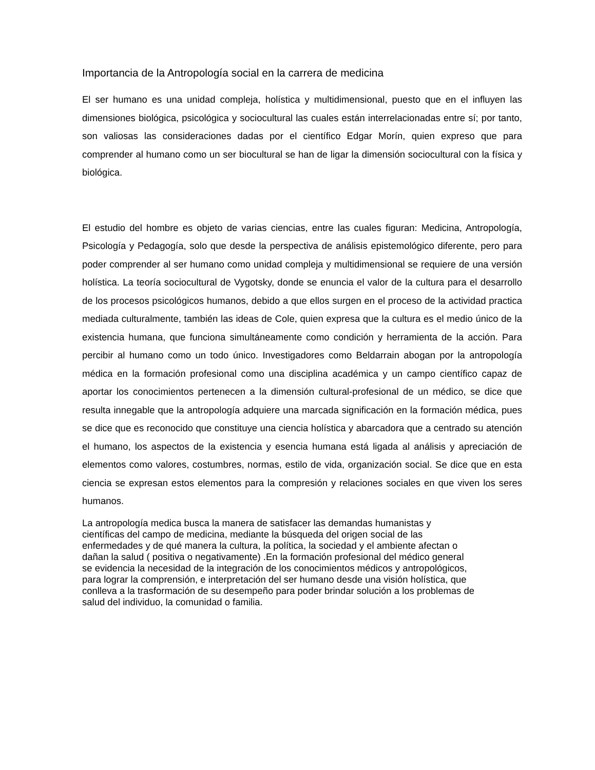Importancia de la Antropología social en la carrera de medicina
El ser humano es una unidad compleja, holística y multidimensional, puesto que en el influyen las dimensiones biológica, psicológica y sociocultural las cuales están interrelacionadas entre sí; por tanto, son valiosas las consideraciones dadas por el científico Edgar Morín, quien expreso que para comprender al humano como un ser biocultural se han de ligar la dimensión sociocultural con la física y biológica.
El estudio del hombre es objeto de varias ciencias, entre las cuales figuran: Medicina, Antropología, Psicología y Pedagogía, solo que desde la perspectiva de análisis epistemológico diferente, pero para poder comprender al ser humano como unidad compleja y multidimensional se requiere de una versión holística. La teoría sociocultural de Vygotsky, donde se enuncia el valor de la cultura para el desarrollo de los procesos psicológicos humanos, debido a que ellos surgen en el proceso de la actividad practica mediada culturalmente, también las ideas de Cole, quien expresa que la cultura es el medio único de la existencia humana, que funciona simultáneamente como condición y herramienta de la acción. Para percibir al humano como un todo único. Investigadores como Beldarrain abogan por la antropología médica en la formación profesional como una disciplina académica y un campo científico capaz de aportar los conocimientos pertenecen a la dimensión cultural-profesional de un médico, se dice que resulta innegable que la antropología adquiere una marcada significación en la formación médica, pues se dice que es reconocido que constituye una ciencia holística y abarcadora que a centrado su atención el humano, los aspectos de la existencia y esencia humana está ligada al análisis y apreciación de elementos como valores, costumbres, normas, estilo de vida, organización social. Se dice que en esta ciencia se expresan estos elementos para la compresión y relaciones sociales en que viven los seres humanos.
La antropología medica busca la manera de satisfacer las demandas humanistas y
científicas del campo de medicina, mediante la búsqueda del origen social de las
enfermedades y de qué manera la cultura, la política, la sociedad y el ambiente afectan o
dañan la salud ( positiva o negativamente) .En la formación profesional del médico general
se evidencia la necesidad de la integración de los conocimientos médicos y antropológicos,
para lograr la comprensión, e interpretación del ser humano desde una visión holística, que
conlleva a la trasformación de su desempeño para poder brindar solución a los problemas de
salud del individuo, la comunidad o familia.